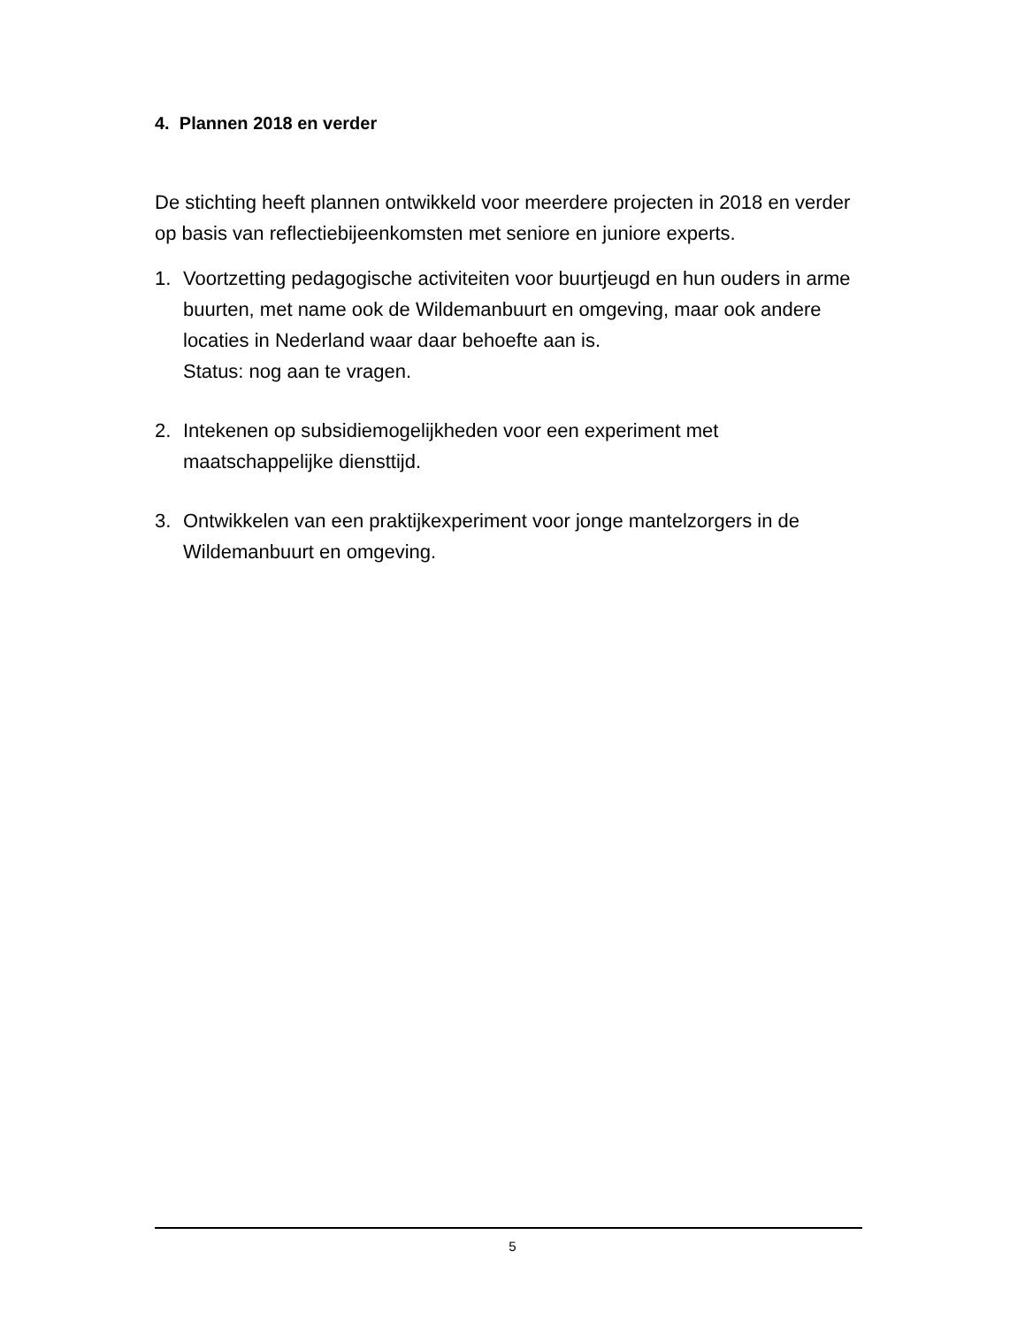4. Plannen 2018 en verder
De stichting heeft plannen ontwikkeld voor meerdere projecten in 2018 en verder op basis van reflectiebijeenkomsten met seniore en juniore experts.
1. Voortzetting pedagogische activiteiten voor buurtjeugd en hun ouders in arme buurten, met name ook de Wildemanbuurt en omgeving, maar ook andere locaties in Nederland waar daar behoefte aan is.
Status: nog aan te vragen.
2. Intekenen op subsidiemogelijkheden voor een experiment met maatschappelijke diensttijd.
3. Ontwikkelen van een praktijkexperiment voor jonge mantelzorgers in de Wildemanbuurt en omgeving.
5